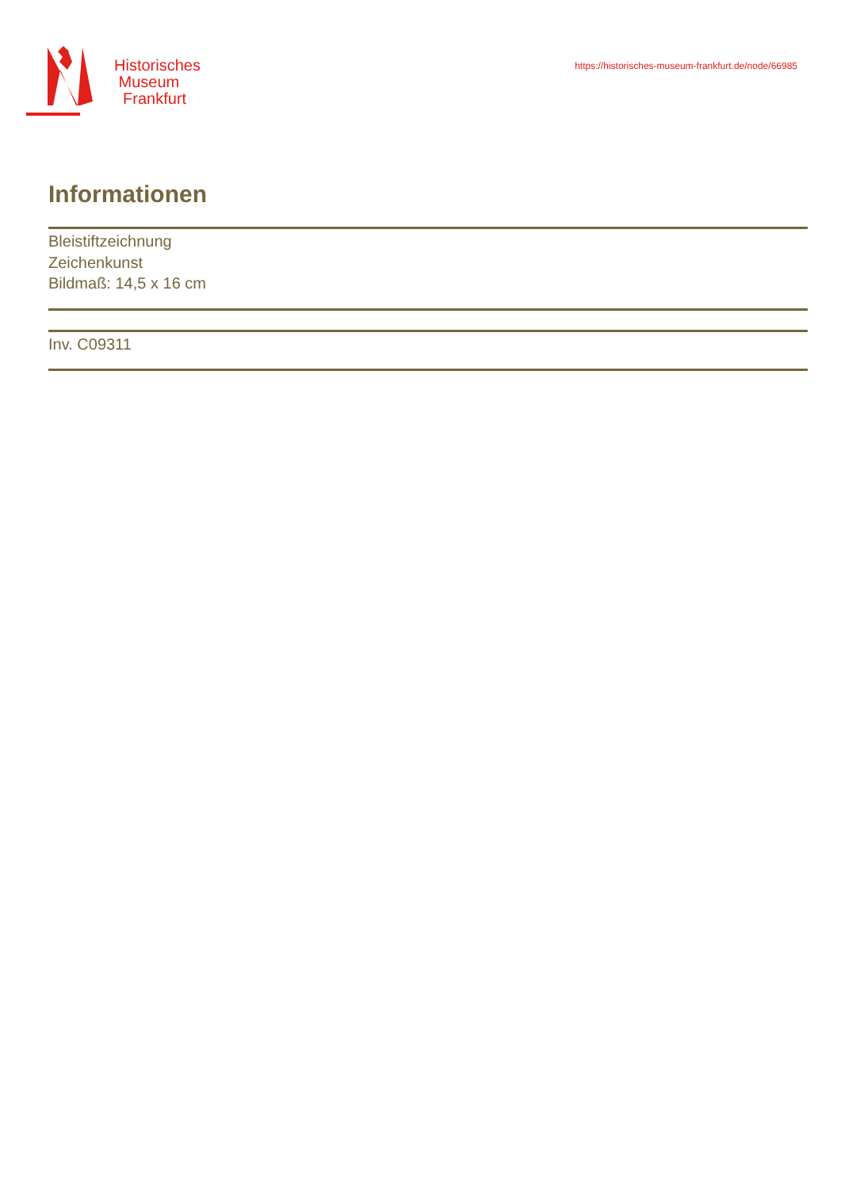Historisches
Museum
Frankfurt
https://historisches-museum-frankfurt.de/node/66985
Informationen
Bleistiftzeichnung
Zeichenkunst
Bildmaß: 14,5 x 16 cm
Inv. C09311